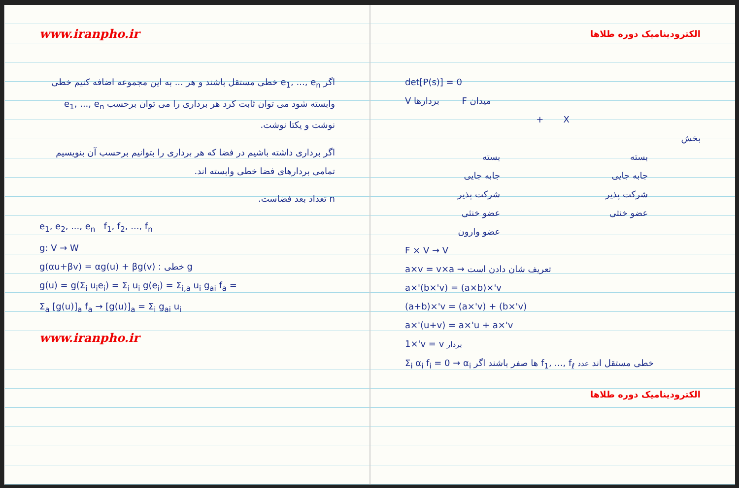www.iranpho.ir
اگر e<sub>1</sub>, ..., e<sub>n</sub> خطی مستقل باشند و هر ... به این مجموعه اضافه کنیم خطی وابسته شود می توان ثابت کرد هر برداری را می توان برحسب e<sub>1</sub>, ..., e<sub>n</sub> نوشت و یکتا نوشت.
اگر برداری داشته باشیم در فضا که هر برداری را بتوانیم برحسب آن بنویسیم تمامی بردارهای فضا خطی وابسته اند.
n تعداد بعد فضاست.
e<sub>1</sub>, e<sub>2</sub>, ..., e<sub>n</sub> f<sub>1</sub>, f<sub>2</sub>, ..., f<sub>n</sub>
g: V → W
g(αu+βv) = αg(u) + βg(v) : خطی g
g(u) = g(Σ<sub>i</sub> u<sub>i</sub>e<sub>i</sub>) = Σ<sub>i</sub> u<sub>i</sub> g(e<sub>i</sub>) = Σ<sub>i,a</sub> u<sub>i</sub> g<sub>ai</sub> f<sub>a</sub> =
Σ<sub>a</sub> [g(u)]<sub>a</sub> f<sub>a</sub> → [g(u)]<sub>a</sub> = Σ<sub>i</sub> g<sub>ai</sub> u<sub>i</sub>
www.iranpho.ir
الکترودینامیک دوره طلاها
det[P(s)] = 0
V بردارها F میدان
+ X
بخش
بسته
جابه جایی
شرکت پذیر
عضو خنثی
بسته
جابه جایی
شرکت پذیر
عضو خنثی
عضو وارون
F × V → V
a×v = v×a → تعریف شان دادن است
a×'(b×'v) = (a×b)×'v
(a+b)×'v = (a×'v) + (b×'v)
a×'(u+v) = a×'u + a×'v
1×'v = v بردار
Σ<sub>i</sub> α<sub>i</sub> f<sub>i</sub> = 0 → α<sub>i</sub> ها صفر باشند اگر f<sub>1</sub>, ..., f<sub>ℓ</sub> خطی مستقل اند عدد
الکترودینامیک دوره طلاها